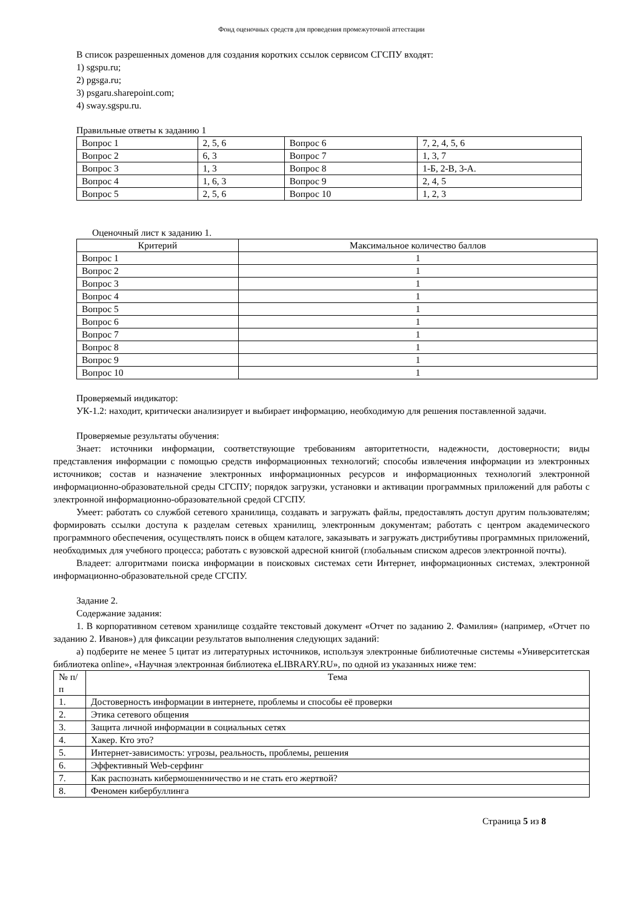Фонд оценочных средств для проведения промежуточной аттестации
В список разрешенных доменов для создания коротких ссылок сервисом СГСПУ входят:
1) sgspu.ru;
2) pgsga.ru;
3) psgaru.sharepoint.com;
4) sway.sgspu.ru.
Правильные ответы к заданию 1
| Вопрос 1 | 2, 5, 6 | Вопрос 6 | 7, 2, 4, 5, 6 |
| Вопрос 2 | 6, 3 | Вопрос 7 | 1, 3, 7 |
| Вопрос 3 | 1, 3 | Вопрос 8 | 1-Б, 2-В, 3-А. |
| Вопрос 4 | 1, 6, 3 | Вопрос 9 | 2, 4, 5 |
| Вопрос 5 | 2, 5, 6 | Вопрос 10 | 1, 2, 3 |
Оценочный лист к заданию 1.
| Критерий | Максимальное количество баллов |
| --- | --- |
| Вопрос 1 | 1 |
| Вопрос 2 | 1 |
| Вопрос 3 | 1 |
| Вопрос 4 | 1 |
| Вопрос 5 | 1 |
| Вопрос 6 | 1 |
| Вопрос 7 | 1 |
| Вопрос 8 | 1 |
| Вопрос 9 | 1 |
| Вопрос 10 | 1 |
Проверяемый индикатор:
УК-1.2: находит, критически анализирует и выбирает информацию, необходимую для решения поставленной задачи.
Проверяемые результаты обучения:
Знает: источники информации, соответствующие требованиям авторитетности, надежности, достоверности; виды представления информации с помощью средств информационных технологий; способы извлечения информации из электронных источников; состав и назначение электронных информационных ресурсов и информационных технологий электронной информационно-образовательной среды СГСПУ; порядок загрузки, установки и активации программных приложений для работы с электронной информационно-образовательной средой СГСПУ.
Умеет: работать со службой сетевого хранилища, создавать и загружать файлы, предоставлять доступ другим пользователям; формировать ссылки доступа к разделам сетевых хранилищ, электронным документам; работать с центром академического программного обеспечения, осуществлять поиск в общем каталоге, заказывать и загружать дистрибутивы программных приложений, необходимых для учебного процесса; работать с вузовской адресной книгой (глобальным списком адресов электронной почты).
Владеет: алгоритмами поиска информации в поисковых системах сети Интернет, информационных системах, электронной информационно-образовательной среде СГСПУ.
Задание 2.
Содержание задания:
1. В корпоративном сетевом хранилище создайте текстовый документ «Отчет по заданию 2. Фамилия» (например, «Отчет по заданию 2. Иванов») для фиксации результатов выполнения следующих заданий:
а) подберите не менее 5 цитат из литературных источников, используя электронные библиотечные системы «Университетская библиотека online», «Научная электронная библиотека eLIBRARY.RU», по одной из указанных ниже тем:
| № п/п | Тема |
| --- | --- |
| 1. | Достоверность информации в интернете, проблемы и способы её проверки |
| 2. | Этика сетевого общения |
| 3. | Защита личной информации в социальных сетях |
| 4. | Хакер. Кто это? |
| 5. | Интернет-зависимость: угрозы, реальность, проблемы, решения |
| 6. | Эффективный Web-серфинг |
| 7. | Как распознать кибермошенничество и не стать его жертвой? |
| 8. | Феномен кибербуллинга |
Страница 5 из 8